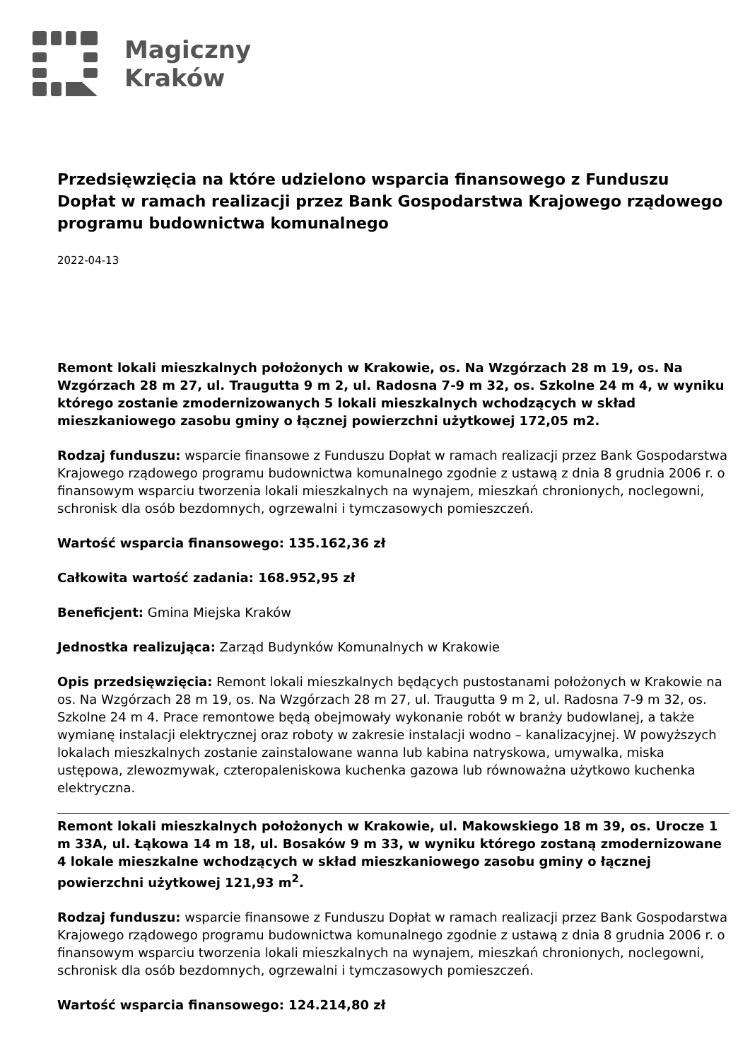Magiczny
Kraków
Przedsięwzięcia na które udzielono wsparcia finansowego z Funduszu Dopłat w ramach realizacji przez Bank Gospodarstwa Krajowego rządowego programu budownictwa komunalnego
2022-04-13
Remont lokali mieszkalnych położonych w Krakowie, os. Na Wzgórzach 28 m 19, os. Na Wzgórzach 28 m 27, ul. Traugutta 9 m 2, ul. Radosna 7-9 m 32, os. Szkolne 24 m 4, w wyniku którego zostanie zmodernizowanych 5 lokali mieszkalnych wchodzących w skład mieszkaniowego zasobu gminy o łącznej powierzchni użytkowej 172,05 m2.
Rodzaj funduszu: wsparcie finansowe z Funduszu Dopłat w ramach realizacji przez Bank Gospodarstwa Krajowego rządowego programu budownictwa komunalnego zgodnie z ustawą z dnia 8 grudnia 2006 r. o finansowym wsparciu tworzenia lokali mieszkalnych na wynajem, mieszkań chronionych, noclegowni, schronisk dla osób bezdomnych, ogrzewalni i tymczasowych pomieszczeń.
Wartość wsparcia finansowego: 135.162,36 zł
Całkowita wartość zadania: 168.952,95 zł
Beneficjent: Gmina Miejska Kraków
Jednostka realizująca: Zarząd Budynków Komunalnych w Krakowie
Opis przedsięwzięcia: Remont lokali mieszkalnych będących pustostanami położonych w Krakowie na os. Na Wzgórzach 28 m 19, os. Na Wzgórzach 28 m 27, ul. Traugutta 9 m 2, ul. Radosna 7-9 m 32, os. Szkolne 24 m 4. Prace remontowe będą obejmowały wykonanie robót w branży budowlanej, a także wymianę instalacji elektrycznej oraz roboty w zakresie instalacji wodno – kanalizacyjnej. W powyższych lokalach mieszkalnych zostanie zainstalowane wanna lub kabina natryskowa, umywalka, miska ustępowa, zlewozmywak, czteropaleniskowa kuchenka gazowa lub równoważna użytkowo kuchenka elektryczna.
Remont lokali mieszkalnych położonych w Krakowie, ul. Makowskiego 18 m 39, os. Urocze 1 m 33A, ul. Łąkowa 14 m 18, ul. Bosaków 9 m 33, w wyniku którego zostaną zmodernizowane 4 lokale mieszkalne wchodzących w skład mieszkaniowego zasobu gminy o łącznej powierzchni użytkowej 121,93 m<sup>2</sup>.
Rodzaj funduszu: wsparcie finansowe z Funduszu Dopłat w ramach realizacji przez Bank Gospodarstwa Krajowego rządowego programu budownictwa komunalnego zgodnie z ustawą z dnia 8 grudnia 2006 r. o finansowym wsparciu tworzenia lokali mieszkalnych na wynajem, mieszkań chronionych, noclegowni, schronisk dla osób bezdomnych, ogrzewalni i tymczasowych pomieszczeń.
Wartość wsparcia finansowego: 124.214,80 zł